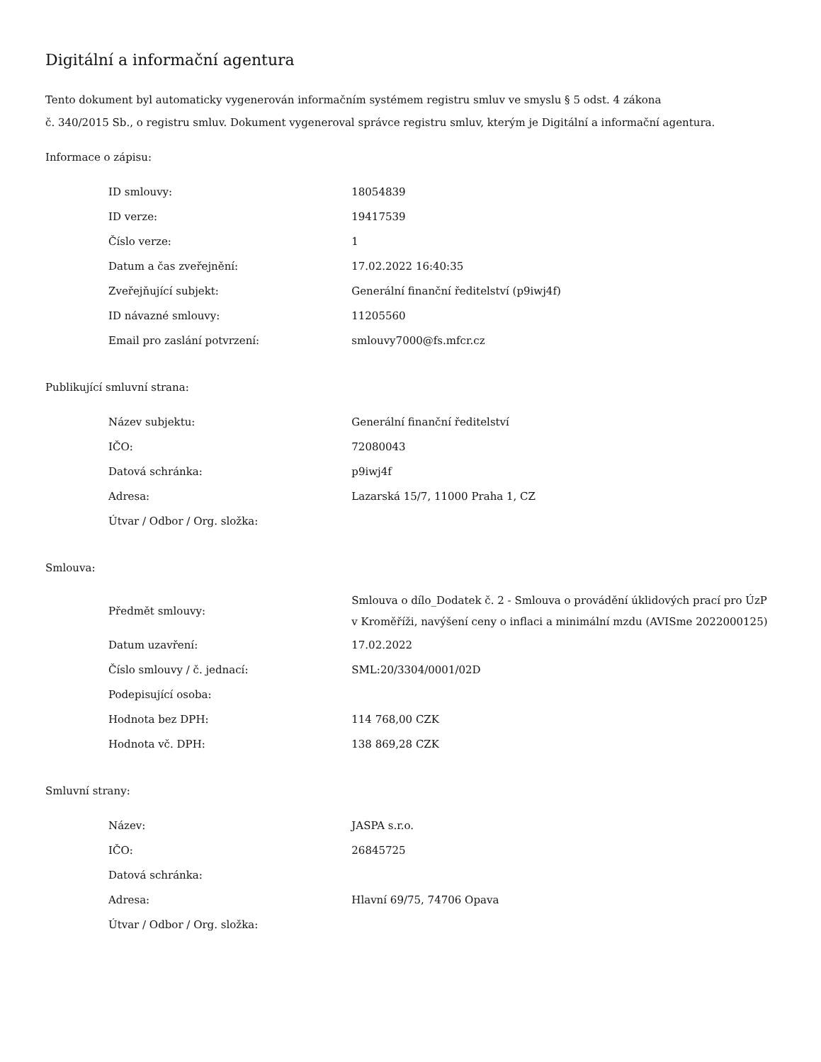Digitální a informační agentura
Tento dokument byl automaticky vygenerován informačním systémem registru smluv ve smyslu § 5 odst. 4 zákona
č. 340/2015 Sb., o registru smluv. Dokument vygeneroval správce registru smluv, kterým je Digitální a informační agentura.
Informace o zápisu:
| ID smlouvy: | 18054839 |
| ID verze: | 19417539 |
| Číslo verze: | 1 |
| Datum a čas zveřejnění: | 17.02.2022 16:40:35 |
| Zveřejňující subjekt: | Generální finanční ředitelství (p9iwj4f) |
| ID návazné smlouvy: | 11205560 |
| Email pro zaslání potvrzení: | smlouvy7000@fs.mfcr.cz |
Publikující smluvní strana:
| Název subjektu: | Generální finanční ředitelství |
| IČO: | 72080043 |
| Datová schránka: | p9iwj4f |
| Adresa: | Lazarská 15/7, 11000 Praha 1, CZ |
| Útvar / Odbor / Org. složka: | |
Smlouva:
| Předmět smlouvy: | Smlouva o dílo_Dodatek č. 2 - Smlouva o provádění úklidových prací pro ÚzP v Kroměříži, navýšení ceny o inflaci a minimální mzdu (AVISme 2022000125) |
| Datum uzavření: | 17.02.2022 |
| Číslo smlouvy / č. jednací: | SML:20/3304/0001/02D |
| Podepisující osoba: | |
| Hodnota bez DPH: | 114 768,00 CZK |
| Hodnota vč. DPH: | 138 869,28 CZK |
Smluvní strany:
| Název: | JASPA s.r.o. |
| IČO: | 26845725 |
| Datová schránka: | |
| Adresa: | Hlavní 69/75, 74706 Opava |
| Útvar / Odbor / Org. složka: | |